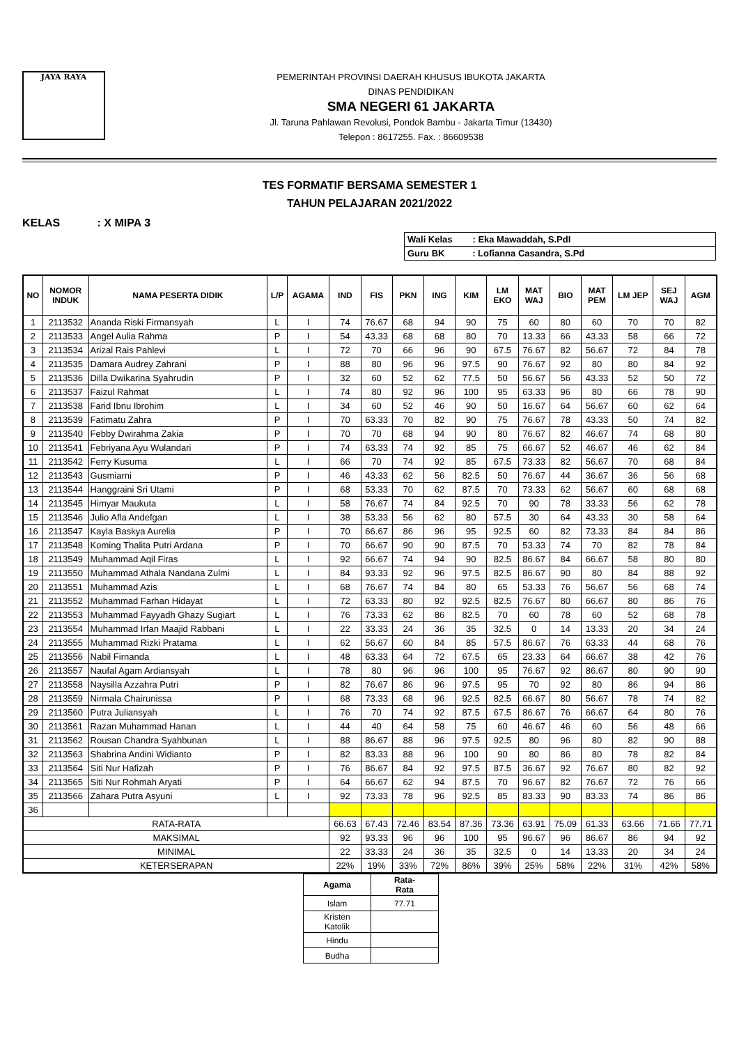JAYA RAYA
PEMERINTAH PROVINSI DAERAH KHUSUS IBUKOTA JAKARTA
DINAS PENDIDIKAN
SMA NEGERI 61 JAKARTA
Jl. Taruna Pahlawan Revolusi, Pondok Bambu - Jakarta Timur (13430)
Telepon : 8617255. Fax. : 86609538
TES FORMATIF BERSAMA SEMESTER 1
TAHUN PELAJARAN 2021/2022
KELAS : X MIPA 3
| Wali Kelas : Eka Mawaddah, S.PdI |
| Guru BK : Lofianna Casandra, S.Pd |
| NO | NOMOR INDUK | NAMA PESERTA DIDIK | L/P | AGAMA | IND | FIS | PKN | ING | KIM | LM EKO | MAT WAJ | BIO | MAT PEM | LM JEP | SEJ WAJ | AGM |
| --- | --- | --- | --- | --- | --- | --- | --- | --- | --- | --- | --- | --- | --- | --- | --- | --- |
| 1 | 2113532 | Ananda Riski Firmansyah | L | I | 74 | 76.67 | 68 | 94 | 90 | 75 | 60 | 80 | 60 | 70 | 70 | 82 |
| 2 | 2113533 | Angel Aulia Rahma | P | I | 54 | 43.33 | 68 | 68 | 80 | 70 | 13.33 | 66 | 43.33 | 58 | 66 | 72 |
| 3 | 2113534 | Arizal Rais Pahlevi | L | I | 72 | 70 | 66 | 96 | 90 | 67.5 | 76.67 | 82 | 56.67 | 72 | 84 | 78 |
| 4 | 2113535 | Damara Audrey Zahrani | P | I | 88 | 80 | 96 | 96 | 97.5 | 90 | 76.67 | 92 | 80 | 80 | 84 | 92 |
| 5 | 2113536 | Dilla Dwikarina Syahrudin | P | I | 32 | 60 | 52 | 62 | 77.5 | 50 | 56.67 | 56 | 43.33 | 52 | 50 | 72 |
| 6 | 2113537 | Faizul Rahmat | L | I | 74 | 80 | 92 | 96 | 100 | 95 | 63.33 | 96 | 80 | 66 | 78 | 90 |
| 7 | 2113538 | Farid Ibnu Ibrohim | L | I | 34 | 60 | 52 | 46 | 90 | 50 | 16.67 | 64 | 56.67 | 60 | 62 | 64 |
| 8 | 2113539 | Fatimatu Zahra | P | I | 70 | 63.33 | 70 | 82 | 90 | 75 | 76.67 | 78 | 43.33 | 50 | 74 | 82 |
| 9 | 2113540 | Febby Dwirahma Zakia | P | I | 70 | 70 | 68 | 94 | 90 | 80 | 76.67 | 82 | 46.67 | 74 | 68 | 80 |
| 10 | 2113541 | Febriyana Ayu Wulandari | P | I | 74 | 63.33 | 74 | 92 | 85 | 75 | 66.67 | 52 | 46.67 | 46 | 62 | 84 |
| 11 | 2113542 | Ferry Kusuma | L | I | 66 | 70 | 74 | 92 | 85 | 67.5 | 73.33 | 82 | 56.67 | 70 | 68 | 84 |
| 12 | 2113543 | Gusmiarni | P | I | 46 | 43.33 | 62 | 56 | 82.5 | 50 | 76.67 | 44 | 36.67 | 36 | 56 | 68 |
| 13 | 2113544 | Hanggraini Sri Utami | P | I | 68 | 53.33 | 70 | 62 | 87.5 | 70 | 73.33 | 62 | 56.67 | 60 | 68 | 68 |
| 14 | 2113545 | Himyar Maukuta | L | I | 58 | 76.67 | 74 | 84 | 92.5 | 70 | 90 | 78 | 33.33 | 56 | 62 | 78 |
| 15 | 2113546 | Julio Afla Andefgan | L | I | 38 | 53.33 | 56 | 62 | 80 | 57.5 | 30 | 64 | 43.33 | 30 | 58 | 64 |
| 16 | 2113547 | Kayla Baskya Aurelia | P | I | 70 | 66.67 | 86 | 96 | 95 | 92.5 | 60 | 82 | 73.33 | 84 | 84 | 86 |
| 17 | 2113548 | Koming Thalita Putri Ardana | P | I | 70 | 66.67 | 90 | 90 | 87.5 | 70 | 53.33 | 74 | 70 | 82 | 78 | 84 |
| 18 | 2113549 | Muhammad Aqil Firas | L | I | 92 | 66.67 | 74 | 94 | 90 | 82.5 | 86.67 | 84 | 66.67 | 58 | 80 | 80 |
| 19 | 2113550 | Muhammad Athala Nandana Zulmi | L | I | 84 | 93.33 | 92 | 96 | 97.5 | 82.5 | 86.67 | 90 | 80 | 84 | 88 | 92 |
| 20 | 2113551 | Muhammad Azis | L | I | 68 | 76.67 | 74 | 84 | 80 | 65 | 53.33 | 76 | 56.67 | 56 | 68 | 74 |
| 21 | 2113552 | Muhammad Farhan Hidayat | L | I | 72 | 63.33 | 80 | 92 | 92.5 | 82.5 | 76.67 | 80 | 66.67 | 80 | 86 | 76 |
| 22 | 2113553 | Muhammad Fayyadh Ghazy Sugiart | L | I | 76 | 73.33 | 62 | 86 | 82.5 | 70 | 60 | 78 | 60 | 52 | 68 | 78 |
| 23 | 2113554 | Muhammad Irfan Maajid Rabbani | L | I | 22 | 33.33 | 24 | 36 | 35 | 32.5 | 0 | 14 | 13.33 | 20 | 34 | 24 |
| 24 | 2113555 | Muhammad Rizki Pratama | L | I | 62 | 56.67 | 60 | 84 | 85 | 57.5 | 86.67 | 76 | 63.33 | 44 | 68 | 76 |
| 25 | 2113556 | Nabil Firnanda | L | I | 48 | 63.33 | 64 | 72 | 67.5 | 65 | 23.33 | 64 | 66.67 | 38 | 42 | 76 |
| 26 | 2113557 | Naufal Agam Ardiansyah | L | I | 78 | 80 | 96 | 96 | 100 | 95 | 76.67 | 92 | 86.67 | 80 | 90 | 90 |
| 27 | 2113558 | Naysilla Azzahra Putri | P | I | 82 | 76.67 | 86 | 96 | 97.5 | 95 | 70 | 92 | 80 | 86 | 94 | 86 |
| 28 | 2113559 | Nirmala Chairunissa | P | I | 68 | 73.33 | 68 | 96 | 92.5 | 82.5 | 66.67 | 80 | 56.67 | 78 | 74 | 82 |
| 29 | 2113560 | Putra Juliansyah | L | I | 76 | 70 | 74 | 92 | 87.5 | 67.5 | 86.67 | 76 | 66.67 | 64 | 80 | 76 |
| 30 | 2113561 | Razan Muhammad Hanan | L | I | 44 | 40 | 64 | 58 | 75 | 60 | 46.67 | 46 | 60 | 56 | 48 | 66 |
| 31 | 2113562 | Rousan Chandra Syahbunan | L | I | 88 | 86.67 | 88 | 96 | 97.5 | 92.5 | 80 | 96 | 80 | 82 | 90 | 88 |
| 32 | 2113563 | Shabrina Andini Widianto | P | I | 82 | 83.33 | 88 | 96 | 100 | 90 | 80 | 86 | 80 | 78 | 82 | 84 |
| 33 | 2113564 | Siti Nur Hafizah | P | I | 76 | 86.67 | 84 | 92 | 97.5 | 87.5 | 36.67 | 92 | 76.67 | 80 | 82 | 92 |
| 34 | 2113565 | Siti Nur Rohmah Aryati | P | I | 64 | 66.67 | 62 | 94 | 87.5 | 70 | 96.67 | 82 | 76.67 | 72 | 76 | 66 |
| 35 | 2113566 | Zahara Putra Asyuni | L | I | 92 | 73.33 | 78 | 96 | 92.5 | 85 | 83.33 | 90 | 83.33 | 74 | 86 | 86 |
| 36 | | | | | | | | | | | | | | | | |
| RATA-RATA | | | | | 66.63 | 67.43 | 72.46 | 83.54 | 87.36 | 73.36 | 63.91 | 75.09 | 61.33 | 63.66 | 71.66 | 77.71 |
| MAKSIMAL | | | | | 92 | 93.33 | 96 | 96 | 100 | 95 | 96.67 | 96 | 86.67 | 86 | 94 | 92 |
| MINIMAL | | | | | 22 | 33.33 | 24 | 36 | 35 | 32.5 | 0 | 14 | 13.33 | 20 | 34 | 24 |
| KETERSERAPAN | | | | | 22% | 19% | 33% | 72% | 86% | 39% | 25% | 58% | 22% | 31% | 42% | 58% |
| Agama | Rata- Rata |
| --- | --- |
| Islam | 77.71 |
| Kristen Katolik | |
| Hindu | |
| Budha | |